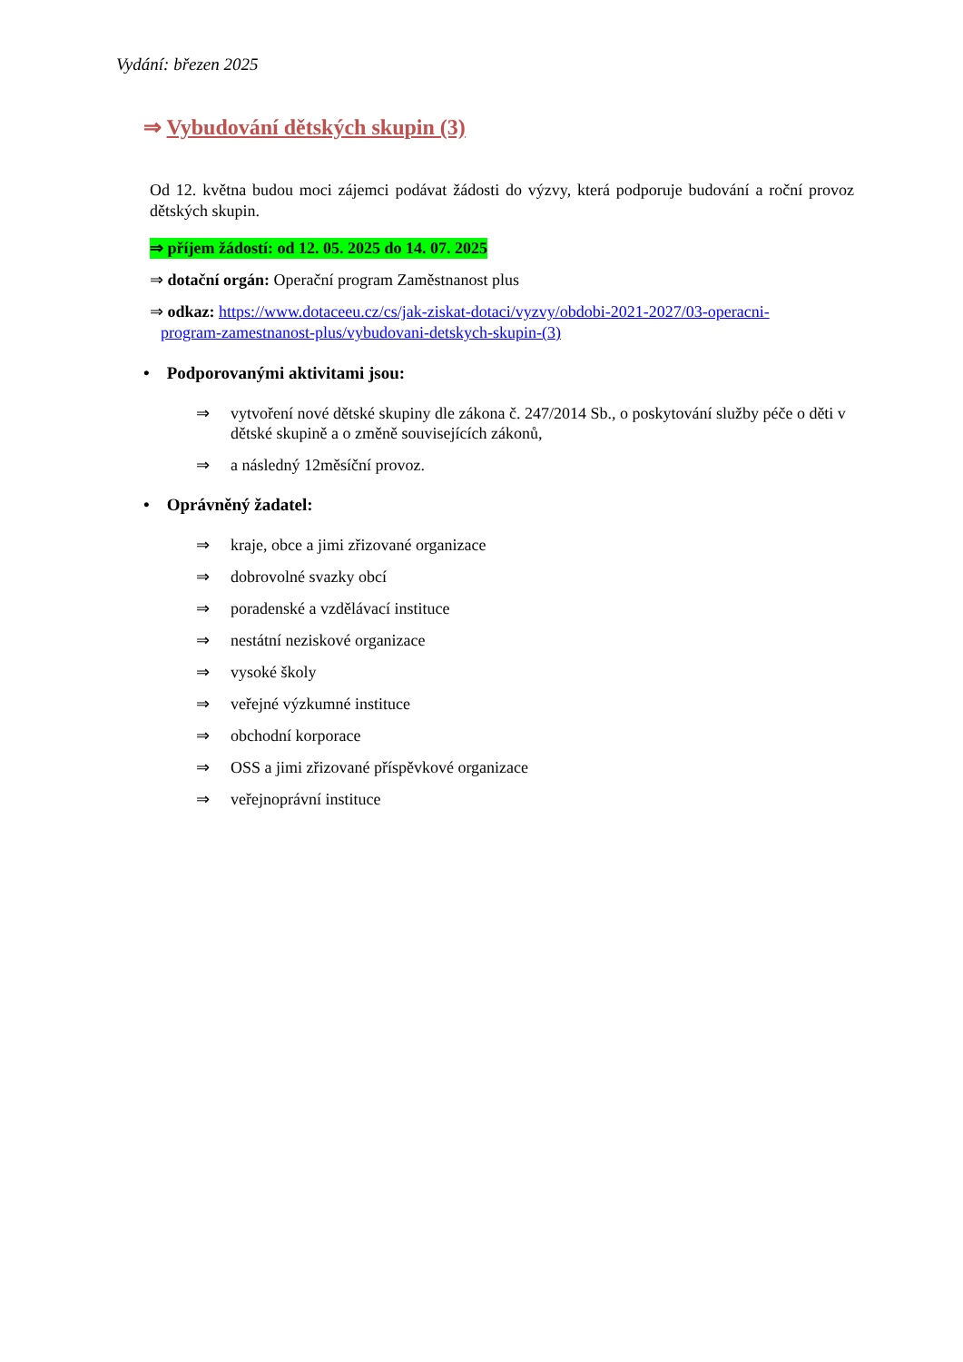Vydání: březen 2025
⇒ Vybudování dětských skupin (3)
Od 12. května budou moci zájemci podávat žádosti do výzvy, která podporuje budování a roční provoz dětských skupin.
⇒ příjem žádostí: od 12. 05. 2025 do 14. 07. 2025
⇒ dotační orgán: Operační program Zaměstnanost plus
⇒ odkaz: https://www.dotaceeu.cz/cs/jak-ziskat-dotaci/vyzvy/obdobi-2021-2027/03-operacni-
program-zamestnanost-plus/vybudovani-detskych-skupin-(3)
• Podporovanými aktivitami jsou:
⇒ vytvoření nové dětské skupiny dle zákona č. 247/2014 Sb., o poskytování služby péče o děti v dětské skupině a o změně souvisejících zákonů,
⇒ a následný 12měsíční provoz.
• Oprávněný žadatel:
⇒ kraje, obce a jimi zřizované organizace
⇒ dobrovolné svazky obcí
⇒ poradenské a vzdělávací instituce
⇒ nestátní neziskové organizace
⇒ vysoké školy
⇒ veřejné výzkumné instituce
⇒ obchodní korporace
⇒ OSS a jimi zřizované příspěvkové organizace
⇒ veřejnoprávní instituce